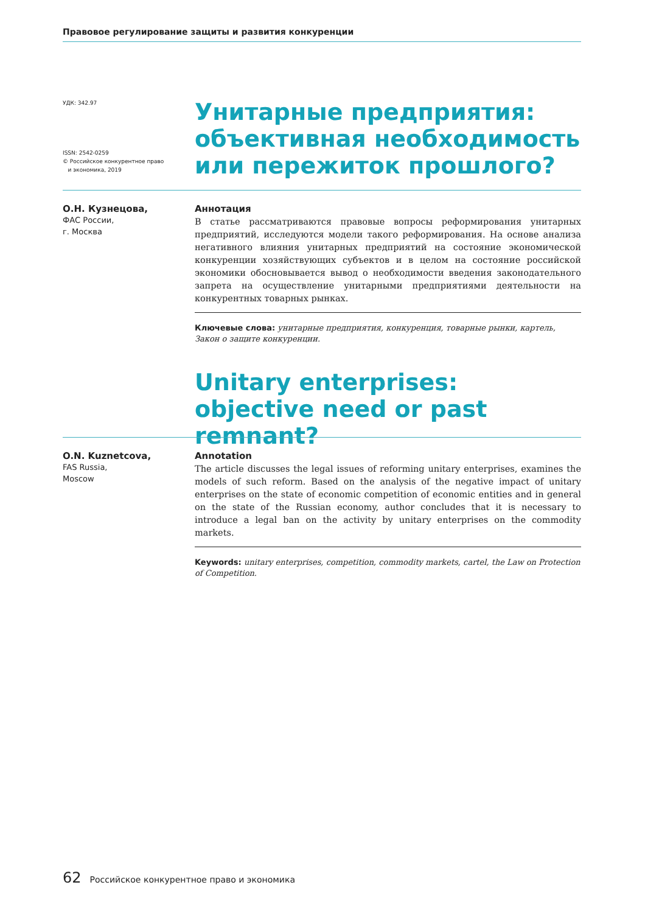Правовое регулирование защиты и развития конкуренции
УДК: 342.97
ISSN: 2542-0259
© Российское конкурентное право
и экономика, 2019
Унитарные предприятия: объективная необходимость или пережиток прошлого?
О.Н. Кузнецова,
ФАС России,
г. Москва
Аннотация
В статье рассматриваются правовые вопросы реформирования унитарных предприятий, исследуются модели такого реформирования. На основе анализа негативного влияния унитарных предприятий на состояние экономической конкуренции хозяйствующих субъектов и в целом на состояние российской экономики обосновывается вывод о необходимости введения законодательного запрета на осуществление унитарными предприятиями деятельности на конкурентных товарных рынках.
Ключевые слова: унитарные предприятия, конкуренция, товарные рынки, картель, Закон о защите конкуренции.
Unitary enterprises: objective need or past remnant?
O.N. Kuznetcova,
FAS Russia,
Moscow
Annotation
The article discusses the legal issues of reforming unitary enterprises, examines the models of such reform. Based on the analysis of the negative impact of unitary enterprises on the state of economic competition of economic entities and in general on the state of the Russian economy, author concludes that it is necessary to introduce a legal ban on the activity by unitary enterprises on the commodity markets.
Keywords: unitary enterprises, competition, commodity markets, cartel, the Law on Protection of Competition.
62 Российское конкурентное право и экономика